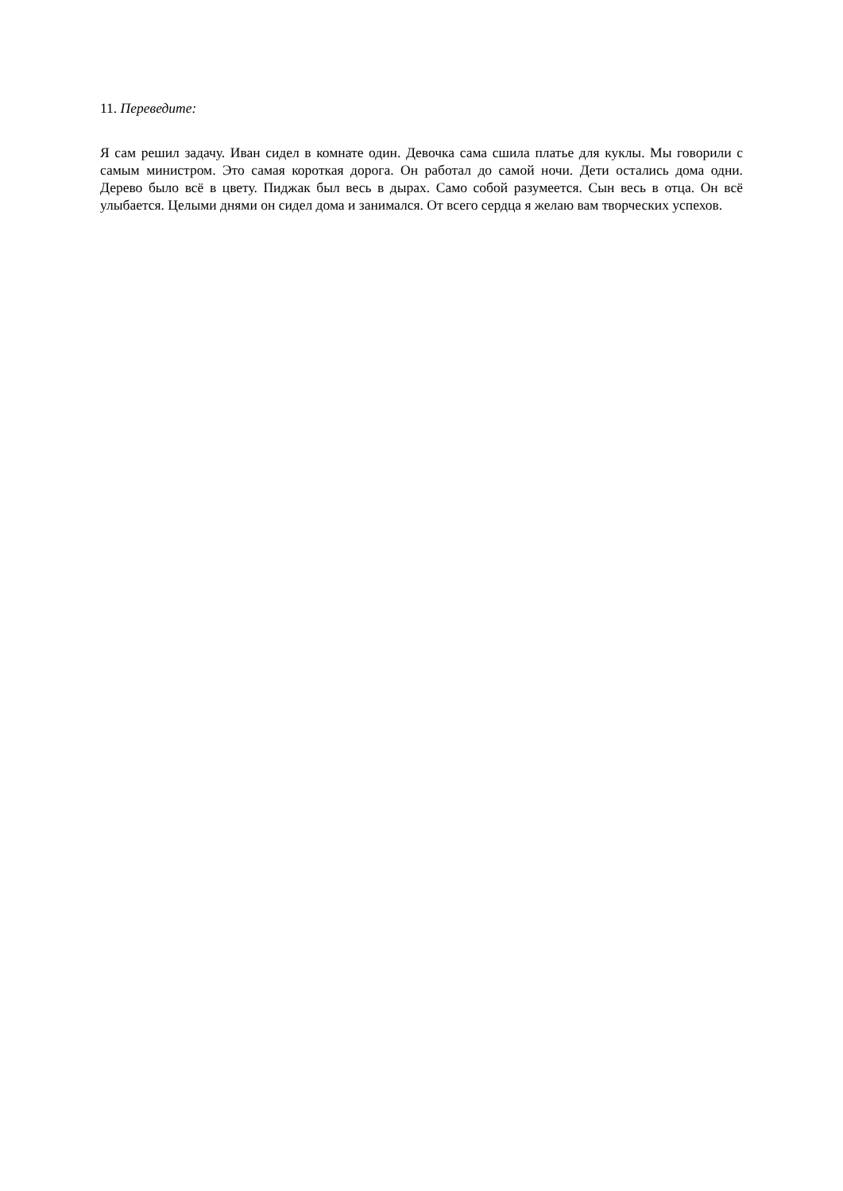11. Переведите:
Я сам решил задачу. Иван сидел в комнате один. Девочка сама сшила платье для куклы. Мы говорили с самым министром. Это самая короткая дорога. Он работал до самой ночи. Дети остались дома одни. Дерево было всё в цвету. Пиджак был весь в дырах. Само собой разумеется. Сын весь в отца. Он всё улыбается. Целыми днями он сидел дома и занимался. От всего сердца я желаю вам творческих успехов.